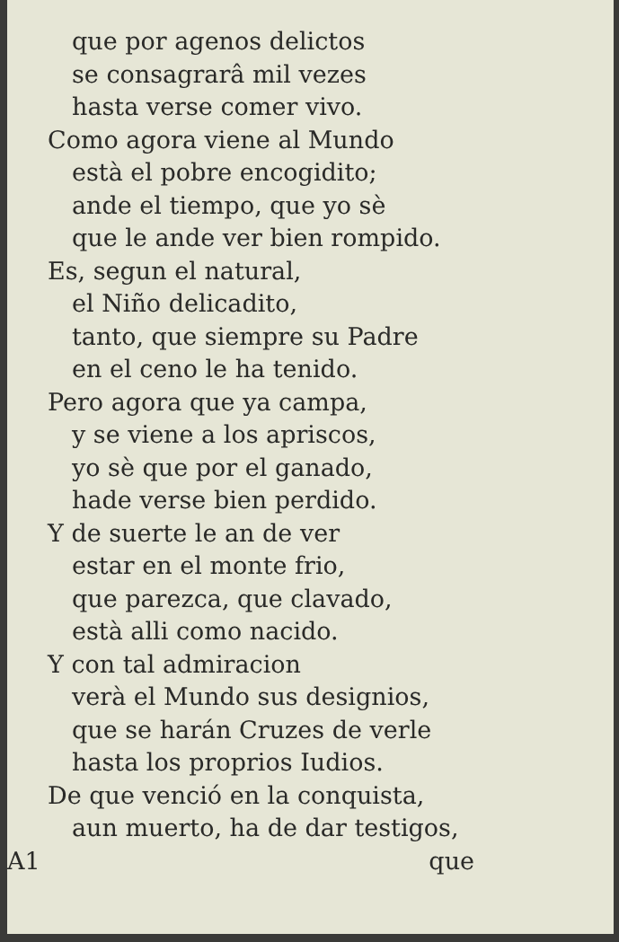que por agenos delictos
se consagrarâ mil vezes
hasta verse comer vivo.
Como agora viene al Mundo
està el pobre encogidito;
ande el tiempo, que yo sè
que le ande ver bien rompido.
Es, segun el natural,
el Niño delicadito,
tanto, que siempre su Padre
en el ceno le ha tenido.
Pero agora que ya campa,
y se viene a los apriscos,
yo sè que por el ganado,
hade verse bien perdido.
Y de suerte le an de ver
estar en el monte frio,
que parezca, que clavado,
està alli como nacido.
Y con tal admiracion
verà el Mundo sus designios,
que se harán Cruzes de verle
hasta los proprios Iudios.
De que venció en la conquista,
aun muerto, ha de dar testigos,
A1 que